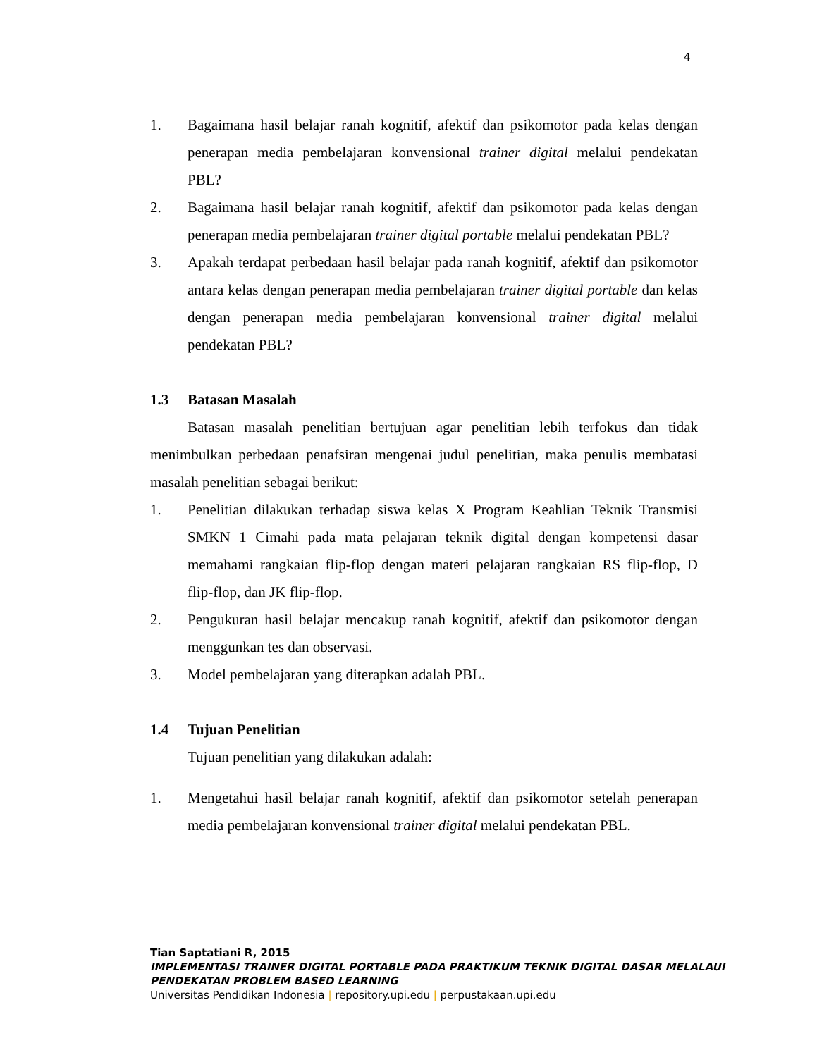4
1. Bagaimana hasil belajar ranah kognitif, afektif dan psikomotor pada kelas dengan penerapan media pembelajaran konvensional trainer digital melalui pendekatan PBL?
2. Bagaimana hasil belajar ranah kognitif, afektif dan psikomotor pada kelas dengan penerapan media pembelajaran trainer digital portable melalui pendekatan PBL?
3. Apakah terdapat perbedaan hasil belajar pada ranah kognitif, afektif dan psikomotor antara kelas dengan penerapan media pembelajaran trainer digital portable dan kelas dengan penerapan media pembelajaran konvensional trainer digital melalui pendekatan PBL?
1.3 Batasan Masalah
Batasan masalah penelitian bertujuan agar penelitian lebih terfokus dan tidak menimbulkan perbedaan penafsiran mengenai judul penelitian, maka penulis membatasi masalah penelitian sebagai berikut:
1. Penelitian dilakukan terhadap siswa kelas X Program Keahlian Teknik Transmisi SMKN 1 Cimahi pada mata pelajaran teknik digital dengan kompetensi dasar memahami rangkaian flip-flop dengan materi pelajaran rangkaian RS flip-flop, D flip-flop, dan JK flip-flop.
2. Pengukuran hasil belajar mencakup ranah kognitif, afektif dan psikomotor dengan menggunkan tes dan observasi.
3. Model pembelajaran yang diterapkan adalah PBL.
1.4 Tujuan Penelitian
Tujuan penelitian yang dilakukan adalah:
1. Mengetahui hasil belajar ranah kognitif, afektif dan psikomotor setelah penerapan media pembelajaran konvensional trainer digital melalui pendekatan PBL.
Tian Saptatiani R, 2015
IMPLEMENTASI TRAINER DIGITAL PORTABLE PADA PRAKTIKUM TEKNIK DIGITAL DASAR MELALAUI
PENDEKATAN PROBLEM BASED LEARNING
Universitas Pendidikan Indonesia | repository.upi.edu | perpustakaan.upi.edu